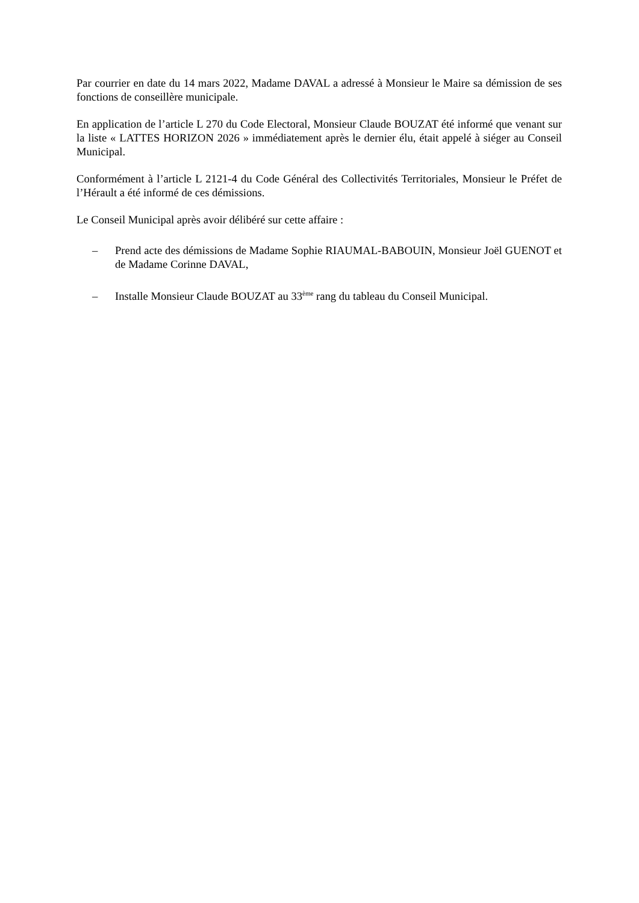Par courrier en date du 14 mars 2022, Madame DAVAL a adressé à Monsieur le Maire sa démission de ses fonctions de conseillère municipale.
En application de l’article L 270 du Code Electoral, Monsieur Claude BOUZAT été informé que venant sur la liste « LATTES HORIZON 2026 » immédiatement après le dernier élu, était appelé à siéger au Conseil Municipal.
Conformément à l’article L 2121-4 du Code Général des Collectivités Territoriales, Monsieur le Préfet de l’Hérault a été informé de ces démissions.
Le Conseil Municipal après avoir délibéré sur cette affaire :
– Prend acte des démissions de Madame Sophie RIAUMAL-BABOUIN, Monsieur Joël GUENOT et de Madame Corinne DAVAL,
– Installe Monsieur Claude BOUZAT au 33<sup>ème</sup> rang du tableau du Conseil Municipal.